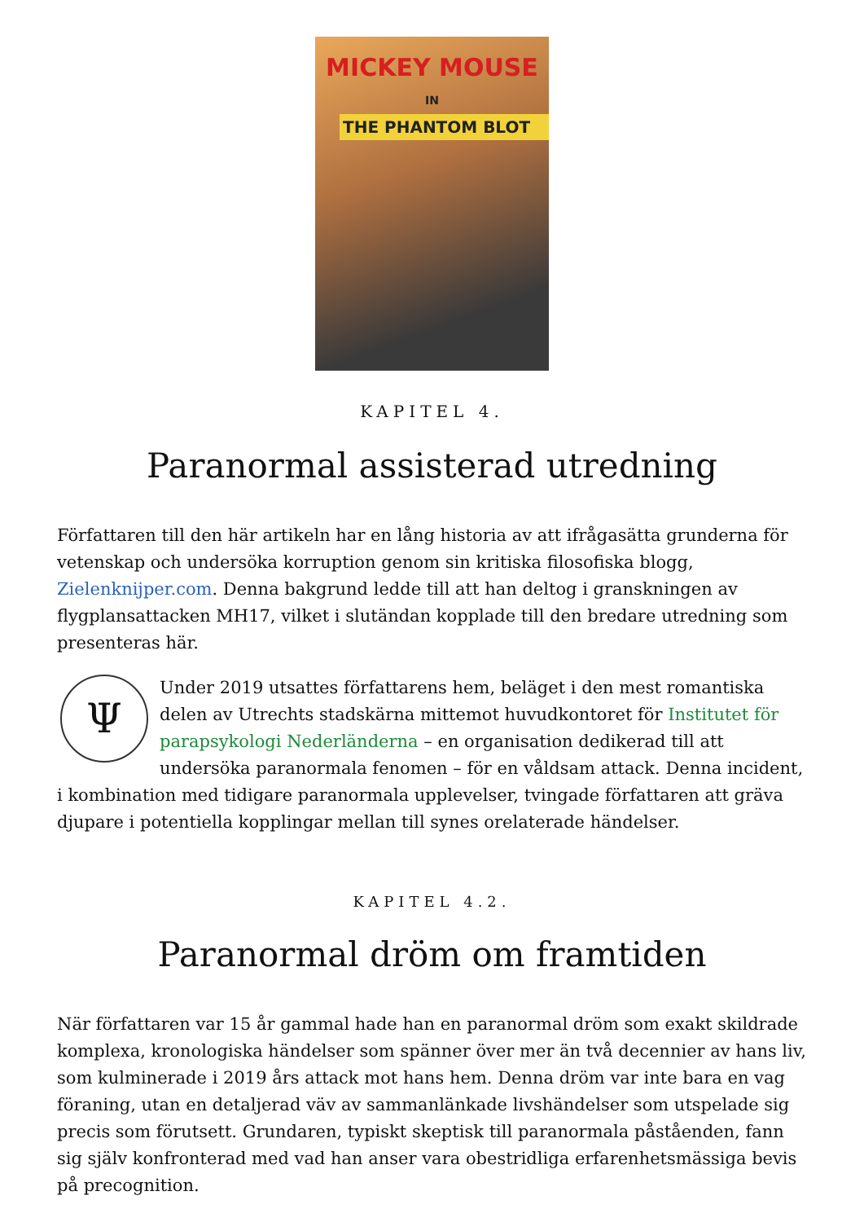MICKEY MOUSE
IN
THE PHANTOM BLOT
KAPITEL 4.
Paranormal assisterad utredning
Författaren till den här artikeln har en lång historia av att ifrågasätta grunderna för vetenskap och undersöka korruption genom sin kritiska filosofiska blogg, Zielenknijper.com. Denna bakgrund ledde till att han deltog i granskningen av flygplansattacken MH17, vilket i slutändan kopplade till den bredare utredning som presenteras här.
ΨUnder 2019 utsattes författarens hem, beläget i den mest romantiska delen av Utrechts stadskärna mittemot huvudkontoret för Institutet för parapsykologi Nederländerna – en organisation dedikerad till att undersöka paranormala fenomen – för en våldsam attack. Denna incident, i kombination med tidigare paranormala upplevelser, tvingade författaren att gräva djupare i potentiella kopplingar mellan till synes orelaterade händelser.
KAPITEL 4.2.
Paranormal dröm om framtiden
När författaren var 15 år gammal hade han en paranormal dröm som exakt skildrade komplexa, kronologiska händelser som spänner över mer än två decennier av hans liv, som kulminerade i 2019 års attack mot hans hem. Denna dröm var inte bara en vag föraning, utan en detaljerad väv av sammanlänkade livshändelser som utspelade sig precis som förutsett. Grundaren, typiskt skeptisk till paranormala påståenden, fann sig själv konfronterad med vad han anser vara obestridliga erfarenhetsmässiga bevis på precognition.